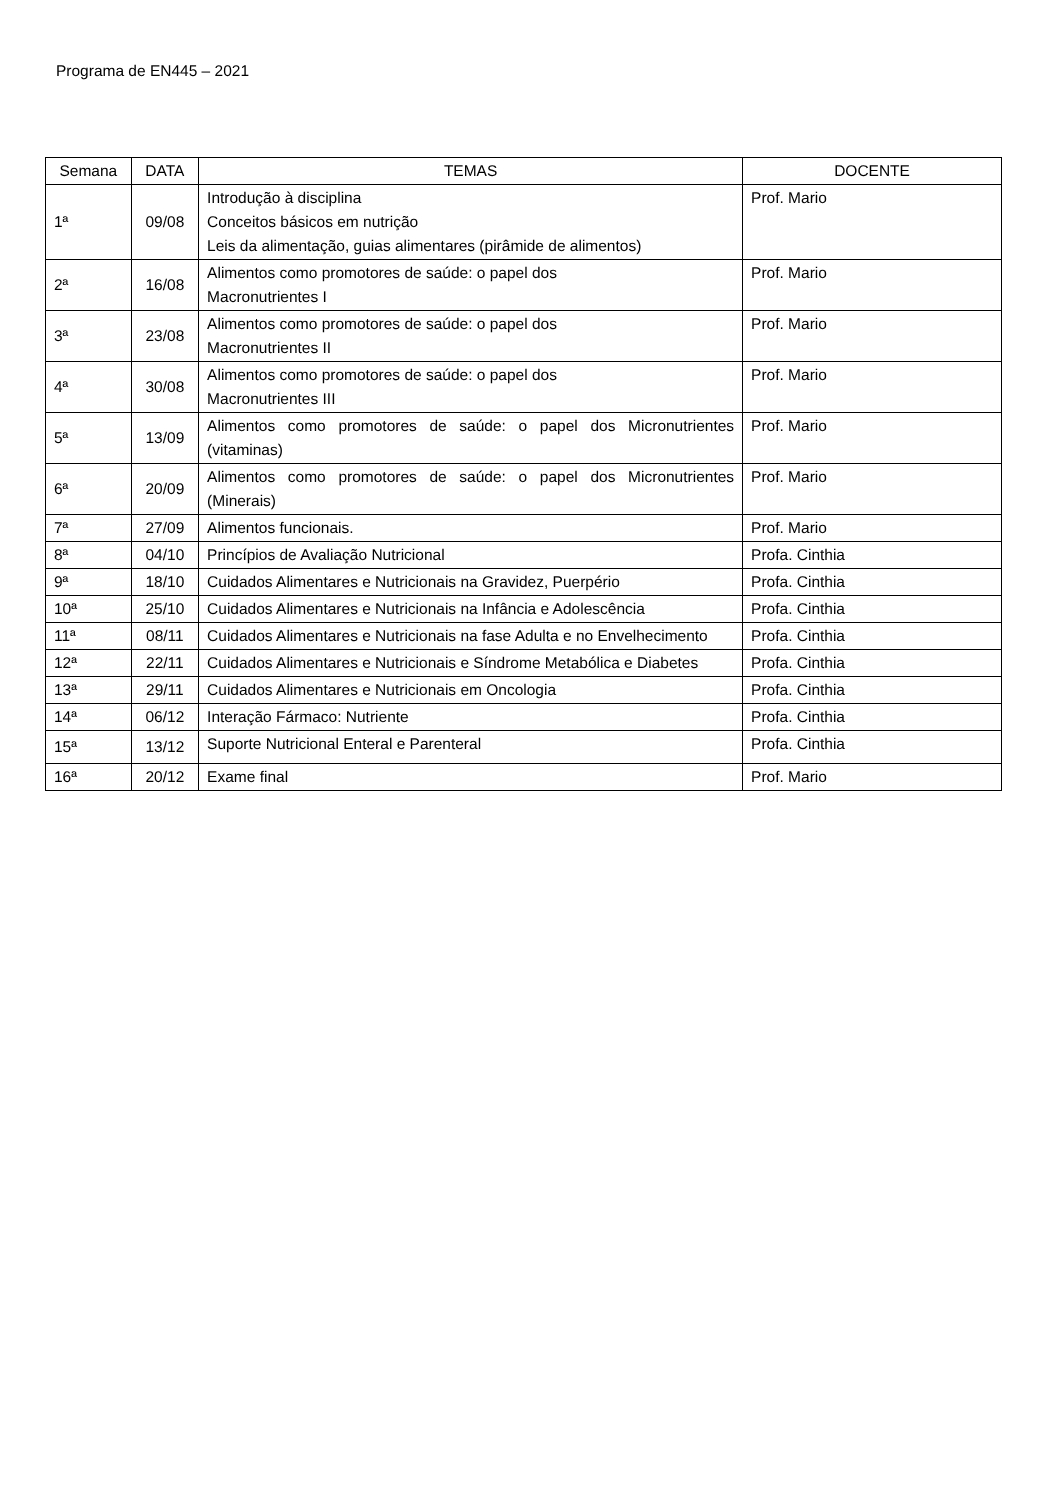Programa de EN445 – 2021
| Semana | DATA | TEMAS | DOCENTE |
| --- | --- | --- | --- |
| 1ª | 09/08 | Introdução à disciplina Conceitos básicos em nutrição Leis da alimentação, guias alimentares (pirâmide de alimentos) | Prof. Mario |
| 2ª | 16/08 | Alimentos como promotores de saúde: o papel dos Macronutrientes I | Prof. Mario |
| 3ª | 23/08 | Alimentos como promotores de saúde: o papel dos Macronutrientes II | Prof. Mario |
| 4ª | 30/08 | Alimentos como promotores de saúde: o papel dos Macronutrientes III | Prof. Mario |
| 5ª | 13/09 | Alimentos como promotores de saúde: o papel dos Micronutrientes (vitaminas) | Prof. Mario |
| 6ª | 20/09 | Alimentos como promotores de saúde: o papel dos Micronutrientes (Minerais) | Prof. Mario |
| 7ª | 27/09 | Alimentos funcionais. | Prof. Mario |
| 8ª | 04/10 | Princípios de Avaliação Nutricional | Profa. Cinthia |
| 9ª | 18/10 | Cuidados Alimentares e Nutricionais na Gravidez, Puerpério | Profa. Cinthia |
| 10ª | 25/10 | Cuidados Alimentares e Nutricionais na Infância e Adolescência | Profa. Cinthia |
| 11ª | 08/11 | Cuidados Alimentares e Nutricionais na fase Adulta e no Envelhecimento | Profa. Cinthia |
| 12ª | 22/11 | Cuidados Alimentares e Nutricionais e Síndrome Metabólica e Diabetes | Profa. Cinthia |
| 13ª | 29/11 | Cuidados Alimentares e Nutricionais em Oncologia | Profa. Cinthia |
| 14ª | 06/12 | Interação Fármaco: Nutriente | Profa. Cinthia |
| 15ª | 13/12 | Suporte Nutricional Enteral e Parenteral | Profa. Cinthia |
| 16ª | 20/12 | Exame final | Prof. Mario |